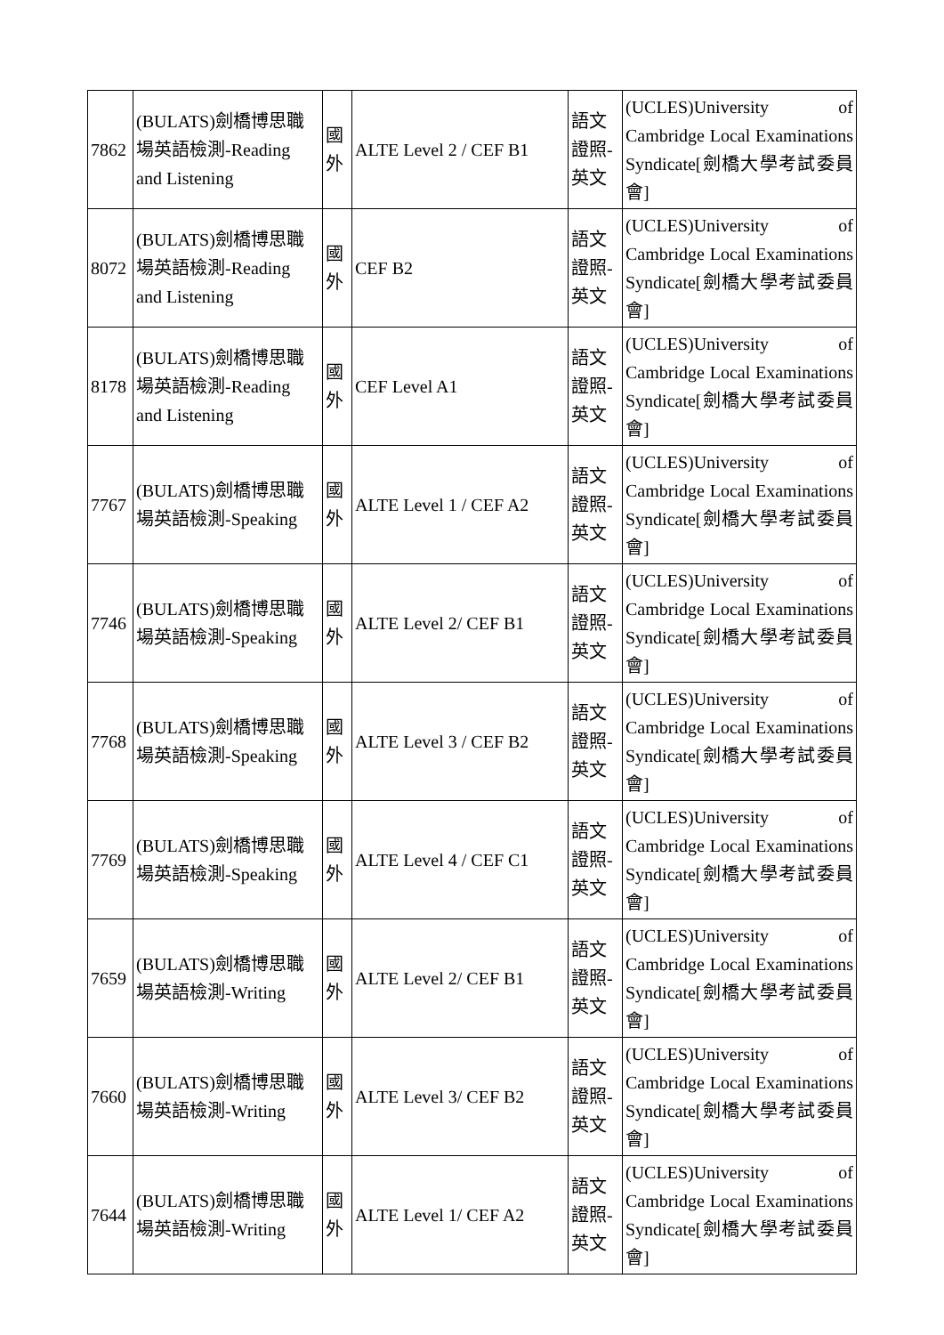| 7862 | (BULATS)劍橋博思職場英語檢測-Reading and Listening | 國外 | ALTE Level 2 / CEF B1 | 語文證照-英文 | (UCLES)University of Cambridge Local Examinations Syndicate[劍橋大學考試委員會] |
| 8072 | (BULATS)劍橋博思職場英語檢測-Reading and Listening | 國外 | CEF B2 | 語文證照-英文 | (UCLES)University of Cambridge Local Examinations Syndicate[劍橋大學考試委員會] |
| 8178 | (BULATS)劍橋博思職場英語檢測-Reading and Listening | 國外 | CEF Level A1 | 語文證照-英文 | (UCLES)University of Cambridge Local Examinations Syndicate[劍橋大學考試委員會] |
| 7767 | (BULATS)劍橋博思職場英語檢測-Speaking | 國外 | ALTE Level 1 / CEF A2 | 語文證照-英文 | (UCLES)University of Cambridge Local Examinations Syndicate[劍橋大學考試委員會] |
| 7746 | (BULATS)劍橋博思職場英語檢測-Speaking | 國外 | ALTE Level 2/ CEF B1 | 語文證照-英文 | (UCLES)University of Cambridge Local Examinations Syndicate[劍橋大學考試委員會] |
| 7768 | (BULATS)劍橋博思職場英語檢測-Speaking | 國外 | ALTE Level 3 / CEF B2 | 語文證照-英文 | (UCLES)University of Cambridge Local Examinations Syndicate[劍橋大學考試委員會] |
| 7769 | (BULATS)劍橋博思職場英語檢測-Speaking | 國外 | ALTE Level 4 / CEF C1 | 語文證照-英文 | (UCLES)University of Cambridge Local Examinations Syndicate[劍橋大學考試委員會] |
| 7659 | (BULATS)劍橋博思職場英語檢測-Writing | 國外 | ALTE Level 2/ CEF B1 | 語文證照-英文 | (UCLES)University of Cambridge Local Examinations Syndicate[劍橋大學考試委員會] |
| 7660 | (BULATS)劍橋博思職場英語檢測-Writing | 國外 | ALTE Level 3/ CEF B2 | 語文證照-英文 | (UCLES)University of Cambridge Local Examinations Syndicate[劍橋大學考試委員會] |
| 7644 | (BULATS)劍橋博思職場英語檢測-Writing | 國外 | ALTE Level 1/ CEF A2 | 語文證照-英文 | (UCLES)University of Cambridge Local Examinations Syndicate[劍橋大學考試委員會] |